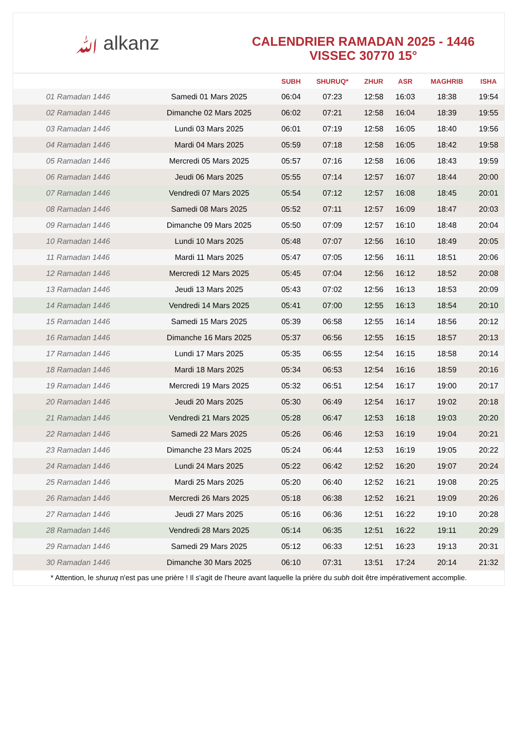ﷲ alkanz
CALENDRIER RAMADAN 2025 - 1446
VISSEC 30770 15°
| | | SUBH | SHURUQ* | ZHUR | ASR | MAGHRIB | ISHA |
| --- | --- | --- | --- | --- | --- | --- | --- |
| 01 Ramadan 1446 | Samedi 01 Mars 2025 | 06:04 | 07:23 | 12:58 | 16:03 | 18:38 | 19:54 |
| 02 Ramadan 1446 | Dimanche 02 Mars 2025 | 06:02 | 07:21 | 12:58 | 16:04 | 18:39 | 19:55 |
| 03 Ramadan 1446 | Lundi 03 Mars 2025 | 06:01 | 07:19 | 12:58 | 16:05 | 18:40 | 19:56 |
| 04 Ramadan 1446 | Mardi 04 Mars 2025 | 05:59 | 07:18 | 12:58 | 16:05 | 18:42 | 19:58 |
| 05 Ramadan 1446 | Mercredi 05 Mars 2025 | 05:57 | 07:16 | 12:58 | 16:06 | 18:43 | 19:59 |
| 06 Ramadan 1446 | Jeudi 06 Mars 2025 | 05:55 | 07:14 | 12:57 | 16:07 | 18:44 | 20:00 |
| 07 Ramadan 1446 | Vendredi 07 Mars 2025 | 05:54 | 07:12 | 12:57 | 16:08 | 18:45 | 20:01 |
| 08 Ramadan 1446 | Samedi 08 Mars 2025 | 05:52 | 07:11 | 12:57 | 16:09 | 18:47 | 20:03 |
| 09 Ramadan 1446 | Dimanche 09 Mars 2025 | 05:50 | 07:09 | 12:57 | 16:10 | 18:48 | 20:04 |
| 10 Ramadan 1446 | Lundi 10 Mars 2025 | 05:48 | 07:07 | 12:56 | 16:10 | 18:49 | 20:05 |
| 11 Ramadan 1446 | Mardi 11 Mars 2025 | 05:47 | 07:05 | 12:56 | 16:11 | 18:51 | 20:06 |
| 12 Ramadan 1446 | Mercredi 12 Mars 2025 | 05:45 | 07:04 | 12:56 | 16:12 | 18:52 | 20:08 |
| 13 Ramadan 1446 | Jeudi 13 Mars 2025 | 05:43 | 07:02 | 12:56 | 16:13 | 18:53 | 20:09 |
| 14 Ramadan 1446 | Vendredi 14 Mars 2025 | 05:41 | 07:00 | 12:55 | 16:13 | 18:54 | 20:10 |
| 15 Ramadan 1446 | Samedi 15 Mars 2025 | 05:39 | 06:58 | 12:55 | 16:14 | 18:56 | 20:12 |
| 16 Ramadan 1446 | Dimanche 16 Mars 2025 | 05:37 | 06:56 | 12:55 | 16:15 | 18:57 | 20:13 |
| 17 Ramadan 1446 | Lundi 17 Mars 2025 | 05:35 | 06:55 | 12:54 | 16:15 | 18:58 | 20:14 |
| 18 Ramadan 1446 | Mardi 18 Mars 2025 | 05:34 | 06:53 | 12:54 | 16:16 | 18:59 | 20:16 |
| 19 Ramadan 1446 | Mercredi 19 Mars 2025 | 05:32 | 06:51 | 12:54 | 16:17 | 19:00 | 20:17 |
| 20 Ramadan 1446 | Jeudi 20 Mars 2025 | 05:30 | 06:49 | 12:54 | 16:17 | 19:02 | 20:18 |
| 21 Ramadan 1446 | Vendredi 21 Mars 2025 | 05:28 | 06:47 | 12:53 | 16:18 | 19:03 | 20:20 |
| 22 Ramadan 1446 | Samedi 22 Mars 2025 | 05:26 | 06:46 | 12:53 | 16:19 | 19:04 | 20:21 |
| 23 Ramadan 1446 | Dimanche 23 Mars 2025 | 05:24 | 06:44 | 12:53 | 16:19 | 19:05 | 20:22 |
| 24 Ramadan 1446 | Lundi 24 Mars 2025 | 05:22 | 06:42 | 12:52 | 16:20 | 19:07 | 20:24 |
| 25 Ramadan 1446 | Mardi 25 Mars 2025 | 05:20 | 06:40 | 12:52 | 16:21 | 19:08 | 20:25 |
| 26 Ramadan 1446 | Mercredi 26 Mars 2025 | 05:18 | 06:38 | 12:52 | 16:21 | 19:09 | 20:26 |
| 27 Ramadan 1446 | Jeudi 27 Mars 2025 | 05:16 | 06:36 | 12:51 | 16:22 | 19:10 | 20:28 |
| 28 Ramadan 1446 | Vendredi 28 Mars 2025 | 05:14 | 06:35 | 12:51 | 16:22 | 19:11 | 20:29 |
| 29 Ramadan 1446 | Samedi 29 Mars 2025 | 05:12 | 06:33 | 12:51 | 16:23 | 19:13 | 20:31 |
| 30 Ramadan 1446 | Dimanche 30 Mars 2025 | 06:10 | 07:31 | 13:51 | 17:24 | 20:14 | 21:32 |
* Attention, le shuruq n'est pas une prière ! Il s'agit de l'heure avant laquelle la prière du subh doit être impérativement accomplie.